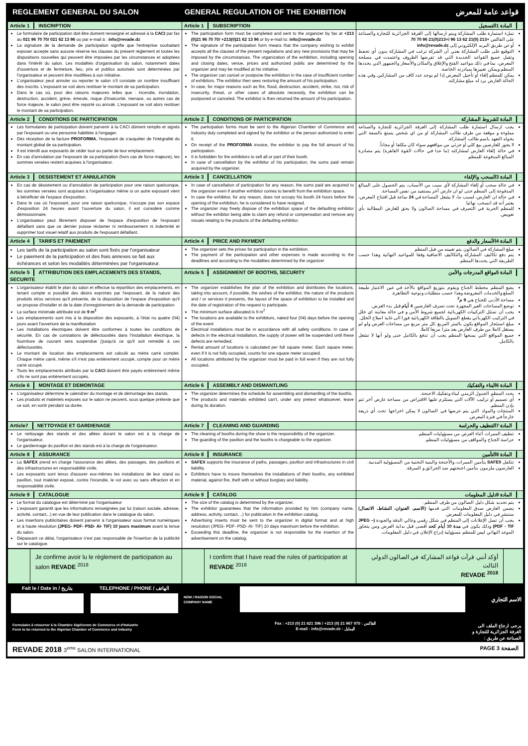| REGLEMENT GENERAL DU SALON | GENERAL REGULATION OF THE EXHIBITION | قواعد عامة للمعرض |
| Article 1 INSCRIPTION | Article 1 SUBSCRIPTION | المادة 1 التسجيل |
| Le formulaire de participation doit être dument renseigné et adressé à la CACI par fax au 021 96 70 70/ 021 62 13 96 ou par e-mail à : info@revade.dz La signature de la demande de participation signifie que l'entreprise souhaitant exposer accepte sans aucune réserve les clauses du présent règlement et toutes les dispositions nouvelles qui peuvent être imposées par les circonstances et adoptées dans l'intérêt du salon. Les modalités d'organisation du salon, notamment dates d'ouverture et de fermeture, lieu, prix et publics autorisés sont déterminées par l'organisateur et peuvent être modifiées à son initiative. L'organisateur peut annuler ou reporter le salon s'il constate un nombre insuffisant des inscrits. L'exposant se voit alors restituer le montant de sa participation. Dans le cas où, pour des raisons majeures telles que : incendie, inondation, destruction, accident, grève, émeute, risque d'insécurité, menace, ou autres cas de force majeure, le salon peut être reporté ou annulé. L'exposant se voit alors restituer le montant de sa participation. | The participation form must be completed and sent to the organizer by fax at +213 (0)21 96 70 70/ +213(0)21 62 13 96 or by e-mail to: info@revade.dz The signature of the participation form means that the company wishing to exhibit accepts all the clauses of the present regulations and any new provisions that may be imposed by the circumstances. The organization of the exhibition, including opening and closing dates, venue, prices and authorized public are determined by the organizer and may be modified at his initiative. The organizer can cancel or postpone the exhibition in the case of insufficient number of exhibitors. The exhibitor then sees restoring the amount of his participation. In case, for major reasons such as fire, flood, destruction, accident, strike, riot, risk of insecurity, threat, or other cases of absolute necessity, the exhibition can be postponed or canceled. The exhibitor is then returned the amount of his participation. | تملء استمارة طلب المشاركة ويتم ارسالها إلى الغرفة الجزائرية للتجارة والصناعة على الفاكس +213 (0)21 62 13 96 /+213(0)21 96 70 70 أو عن طريق البريد الإلكتروني إلى info@revade.dz التوقيع على طلب المشاركة يعني أن الشركة ترغب في المشاركة بدون أي تحفظ وتقبل جميع القواعد الجديدة التي قد تفرضها الظروف واعتمدت في مصلحة المعرض، بما في ذلك مواعيد الفتح والإغلاق والمكان والأسعار والجمهور التي يحددها المنظم ويمكن تغييرها بمبادرته الخاصة. يمكن للمنظم إلغاء أو تأجيل المعرض إذا لم يوجد عدد كاف من المشاركين. وفي هذه الحالة العارض يرد له مبلغ مشاركته. |
| Article 2 CONDITIONS DE PARTICIPATION | Article 2 CONDITIONS OF PARTICIPATION | المادة 2 شروط المشاركة |
| Les formulaires de participation doivent parvenir à la CACI dûment remplis et signés par l'exposant ou une personne habilitée à l'engager. Dès réception de la facture PROFORMA , l'exposant de s'acquitter de l'intégralité du montant global de sa participation. Il est interdit aux exposants de céder tout ou partie de leur emplacement. En cas d'annulation par l'exposant de sa participation (hors cas de force majeure), les sommes versées restent acquises à l'organisateur. | The participation forms must be sent to the Algerian Chamber of Commerce and Industry duly completed and signed by the exhibitor or the person authorized to enter it. On receipt of the PROFORMA invoice, the exhibitor to pay the full amount of his participation. It is forbidden for the exhibitors to sell all or part of their booth. In case of cancellation by the exhibitor of his participation, the sums paid remain acquired by the organizer. | يجب ارسال استمارة طلب المشاركة إلى الغرفة الجزائرية للتجارة والصناعة مملوءة و موقعة من طرف طالب المشاركة او من اي شخص يتمتع بالصفة التي يخوله التعهد باسم طالب المشاركة. لا يجوز للعارضين بيع كلي أو جزئي من مواقعهم سواء كان مكلفا أو مجاناً. في حالة إلغاء العارض لمشاركته (ما عدا في حالات القوة القاهرة) يتم مصادرة المبالغ المدفوعة للمنظم |
| Article 3 DESISTEMENT ET ANNULATION | Article 3 CANCELLATION | المادة 3 السحب والإلغاء |
| En cas de désistement ou d'annulation de participation pour une raison quelconque, les sommes versées sont acquises à l'organisateur même si un autre exposant vient à bénéficier de l'espace d'exposition. Dans le cas où l'exposant, pour une raison quelconque, n'occupe pas son espace d'exposition 24 heures avant l'ouverture du salon, il est considéré comme démissionnaire. L'organisateur peut librement disposer de l'espace d'exposition de l'exposant défaillant sans que ce dernier puisse réclamer ni remboursement ni indemnité et supprimer tout visuel relatif aux produits de l'exposant défaillant. | In case of cancellation of participation for any reason, the sums paid are acquired to the organizer even if another exhibitor comes to benefit from the exhibition space. In case the exhibitor, for any reason, does not occupy his booth 24 hours before the opening of the exhibition, he is considered to have resigned. The organizer may freely dispose of the exhibition space of the defaulting exhibitor without the exhibitor being able to claim any refund or compensation and remove any visuals relating to the products of the defaulting exhibitor. | في حالة سحب أو إلغاء المشاركة لأي سبب من الأسباب، يتم الحصول على المبالغ المدفوعة إلى المنظم حتى لو ان عارض آخر يستفيد من نفس المساحة. في حالة ان العارض، لسبب ما، لا يشغل المساحة في 24 ساعة قبل افتتاح المعرض، يعتبر أنه قد انسحب نهائيا. للمنظم الحرية في التصرف في مساحة الصالون ولا يحق للعارض المطالبة بأي تعويض. |
| Article 4 TARIFS ET PAIEMENT | Article 4 PRICE AND PAYMENT | المادة 4 الأسعار والدفع |
| Les tarifs de la participation au salon sont fixés par l'organisateur Le paiement de la participation et des frais annexes se fait aux échéances et selon les modalités déterminées par l'organisateur. | The organizer sets the prices for participation in the exhibition. The payment of the participation and other expenses is made according to the deadlines and according to the modalities determined by the organizer | مبلغ المشاركة في الصالون يتم تعيينه من قبل المنظم يتم دفع تكاليف المشاركة والتكاليف الاضافية وفقا للمواعيد النهائية وهذا حسب الطريقة التي يحددها المنظم. |
| Article 5 ATTRIBUTION DES EMPLACEMENTS DES STANDS, SECURITE | Article 5 ASSIGNMENT OF BOOTHS, SECURITY | المادة 5 مواقع المدرجات والأمن |
| L'organisateur établit le plan du salon et effectue la répartition des emplacements, en tenant compte si possible des désirs exprimés par l'exposant, de la nature des produits et/ou services qu'il présente, de la disposition de l'espace d'exposition qu'il se propose d'installer et de la date d'enregistrement de la demande de participation La surface minimale attribuée est de 9 m<sup>2</sup> Les emplacements sont mis à la disposition des exposants, à l'état nu quatre (04) jours avant l'ouverture de la manifestation Les installations électriques doivent être conformes à toutes les conditions de sécurité. En cas de constations de défectuosités dans l'installation électrique, la fourniture de courant sera suspendue j'jusqu'à ce qu'il soit remédié à ces défectuosités. Le montant de location des emplacements est calculé au mètre carré complet. Chaque mètre carré, même s'il n'est pas entièrement occupé, compte pour un mètre carré occupé. Touts les emplacements attribués par la CACI doivent être payés entièrement même s'ils ne sont pas entièrement occupés. | The organizer establishes the plan of the exhibition and distributes the locations, taking into account, if possible, the wishes of the exhibitor, the nature of the products and / or services it presents, the layout of the space of exhibition to be installed and the date of registration of the request to participate. The minimum surface allocated is 9 m<sup>2</sup> The locations are available to the exhibitors, naked four (04) days before the opening of the event Electrical installations must be in accordance with all safety conditions. In case of defects in the electrical installation, the supply of power will be suspended until these defects are remedied. Rental amount of locations is calculated per full square meter. Each square meter, even if it is not fully occupied, counts for one square meter occupied. All locations attributed by the organizer must be paid in full even if they are not fully occupied. | يضع المنظم مخطط الجناح ويقوم بتوزيع المواقع بالأخذ في عين الاعتبار طبيعة السلع والخدمات المعروضة وهذا حسب متطلبات ونوعية التظاهرة. مساحة الأدنى للجناح هي 9 م<sup>2</sup> توضع المساحات الغير المجهزة تحت تصرف العارضين 4 أيام قبل بدء العرض. يجب أن تمتثل التركيبات الكهربائية لجميع شروط الأمن و في حالة معاينة اي خلل في التركيب الكهربائي يقطع التمويل بالطاقة الكهربائية فورا الى غاية اصلاح الخلل. مبلغ استئجار المواقع يكون بالمتر المربع .كل متر مربع من مساحات العرض ولو لم يستغل كاملا من طرف العارض يعد مترا مربعا كاملا. جميع المواقع التي يمنحها المنظم يجب أن تدفع بالكامل حتى ولو أنها لا تشغل بالكامل. |
| Article 6 MONTAGE ET DEMONTAGE | Article 6 ASSEMBLY AND DISMANTLING | المادة 6 البناء والتفكيك |
| L'organisateur détermine le calendrier du montage et de démontage des stands. Les produits et matériels exposés sur le salon ne peuvent, sous quelque prétexte que ce soit, en sortir pendant sa durée. | The organizer determines the schedule for assembling and dismantling of the booths. The products and materials exhibited can't, under any pretext whatsoever, leave during its duration. | يحدد المنظم الجدول الزمني لبناء وتفكيك الاجنحة. أي تصميم أو تركيب الآلات التي يستلزم عليها الاقتراض من مساحة عارض آخر تتم بإذن المنظم. المنتجات والمواد التي يتم عرضها في الصالون لا يمكن اخراجها تحت أي ذريعة خارجاً في فترة المعرض. |
| Article7 NETTOYAGE ET GARDIENAGE | Article 7 CLEANING AND GUARDING | المادة 7 التنظيف والحراسة |
| Le nettoyage des stands et des allées durant le salon est à la charge de l'organisateur. Le gardiennage du pavillon et des stands est à la charge de l'organisateur. | The cleaning of booths during the show is the responsibility of the organizer. The guarding of the pavilion and the booths is chargeable to the organizer. | تنظيف الممرات أثناء العرض من مسؤوليات المنظم. حراسة الجناح والمواقف من مسؤوليات المنظم. |
| Article 8 ASSURANCE | Article 8 INSURANCE | المادة 8 التأمين |
| La SAFEX prend en charge l'assurance des allées, des passages, des pavillons et des infrastructures en responsabilité civile. Les exposants sont tenus d'assurer eux-mêmes les installations de leur stand ou pavillon, tout matériel exposé, contre l'incendie, le vol avec ou sans effraction et en responsabilité civile. | SAFEX supports the insurance of paths, passages, pavilion and infrastructures in civil liability. Exhibitors have to insure themselves the installations of their booths, any exhibited material, against fire, theft with or without burglary and liability. | تتكفل SAFEX بتأمين الممرات، والأجنحة والبنية التحتية من المسؤولية المدنية. العارضون ملزمون بتأمين اجنحتهم ضد الحرائق و السرقة. |
| Article 9 CATALOGUE | Article 9 CATALOG | المادة 9 دليل المعلومات |
| Le format du catalogue est déterminé par l'organisateur L'exposant garantit que les informations renseignées par lui (raison sociale, adresse, activité, contact,..) en vue de leur publication dans le catalogue du salon. Les insertions publicitaires doivent parvenir à l'organisateur sous format numériques et à haute résolution (JPEG- PDF- PSD- AI- TIF) 10 jours maximum avant la tenue du salon. Dépassant ce délai, l'organisateur n'est pas responsable de l'insertion de la publicité sur le catalogue. | The size of the catalog is determined by the organizer. The exhibitor guarantees that the information provided by him (company name, address, activity, contact, ..) for publication in the exhibition catalog. Advertising inserts must be sent to the organizer in digital format and at high resolution (JPEG- PDF- PSD- AI- TIF) 10 days maximum before the exhibition. Exceeding this deadline, the organizer is not responsible for the insertion of the advertisement on the catalog. | يتم تحديد شكل دليل الصالون من طرف المنظم ; يضمن العارض صدق المعلومات التي قدمها (الاسم، العنوان، النشاط، الاتصال) ستنشر في دليل المعلومات للمعرض. يجب أن تصل الإعلانات إلى المنظم في شكل رقمي وعالي الدقة والجودة (JPEG – PDF - TIF) وذلك يكون في مدة 10 أيام كحد أقصى قبل بداية العرض ومن يتجاوز الموعد النهائي ليس للمنظم مسؤولية إدراج الإعلان في دليل المعلومات. |
| | Je confirme avoir lu le règlement de participation au salon REVADE <sup>2018</sup> | | I confirm that I have read the rules of participation at REVADE <sup>2018</sup> | أؤكد أنني قرأت قواعد المشاركة في الصالون الدولي الثالث REVADE <sup>2018</sup> | |
| Fait le / Date in / بتاريخ | TELEPHONE / PHONE / الهاتف | NOM / RAISON SOCIAL COMPANY NAME | | الاسم التجاري |
| Formulaire à retourner à la Chambre Algérienne de Commerce et d'Industrie Form to be returned to the Algerian Chamber of Commerce and Industry | | Fax : +213 (0) 21 621 396 / +213 (0) 21 967 070 : الفاكس E-mail : info@revade.dz : اليمايل | | يرجى ارجاع الملف الى الغرفة الجزائرية للتجارة و الصناعة عن طريق : |
REVADE 2018 3<sup>eme</sup> SALON INTERNATIONAL PAGE 3 الصفحة